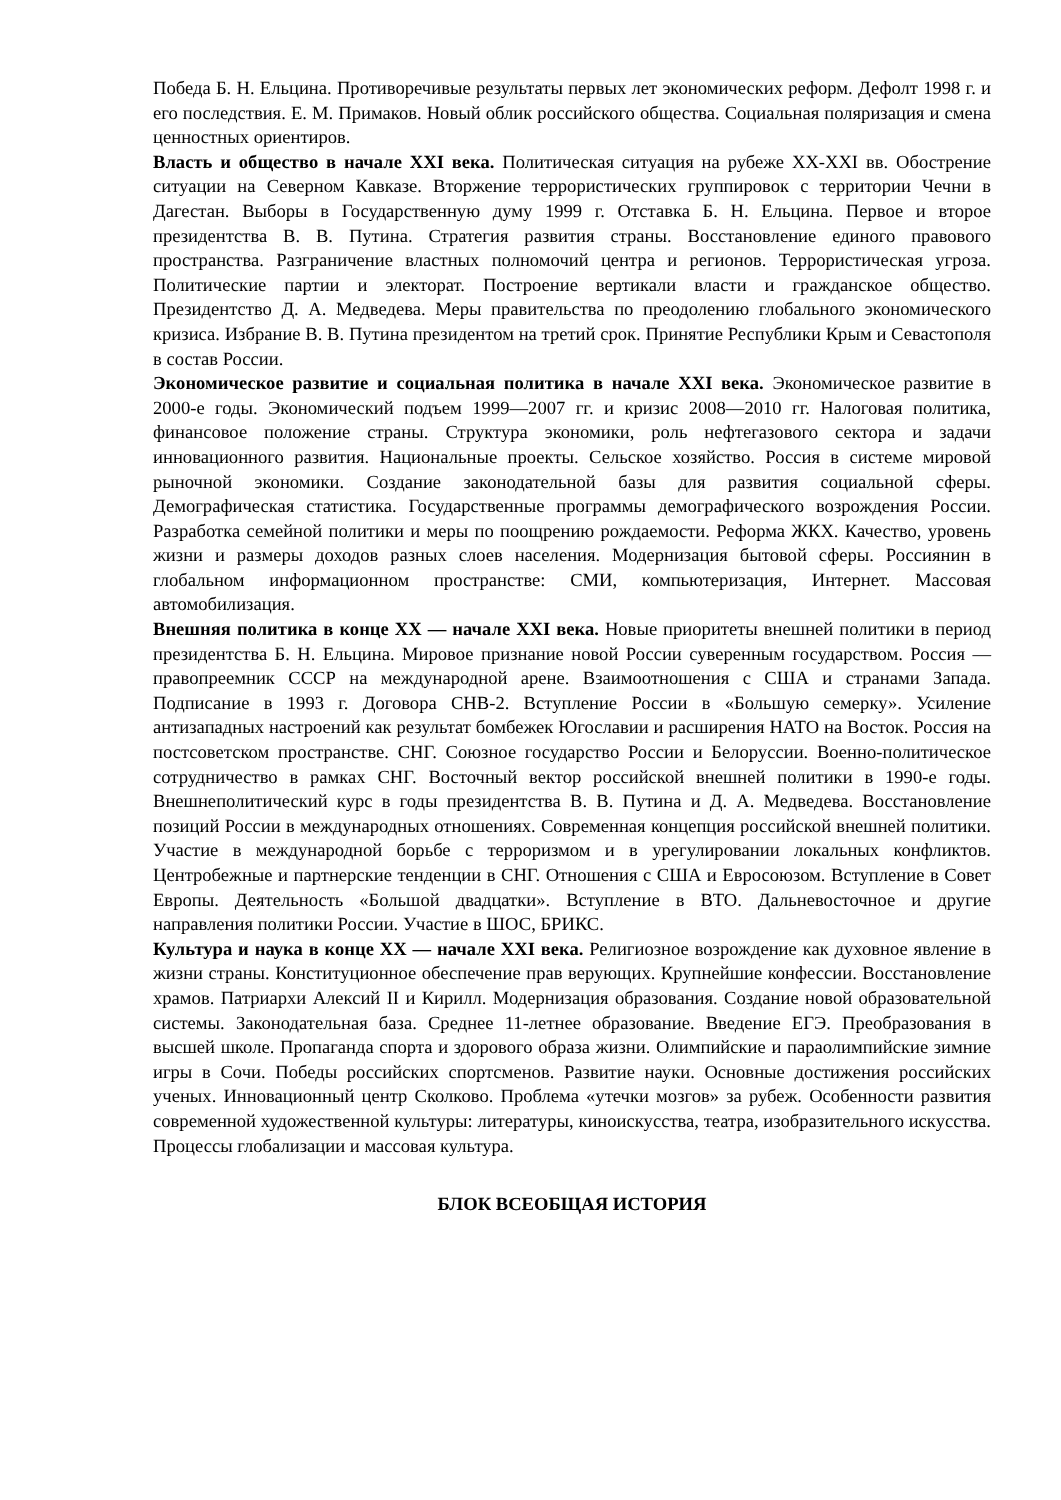Победа Б. Н. Ельцина. Противоречивые результаты первых лет экономических реформ. Дефолт 1998 г. и его последствия. Е. М. Примаков. Новый облик российского общества. Социальная поляризация и смена ценностных ориентиров.
Власть и общество в начале XXI века. Политическая ситуация на рубеже XX-XXI вв. Обострение ситуации на Северном Кавказе. Вторжение террористических группировок с территории Чечни в Дагестан. Выборы в Государственную думу 1999 г. Отставка Б. Н. Ельцина. Первое и второе президентства В. В. Путина. Стратегия развития страны. Восстановление единого правового пространства. Разграничение властных полномочий центра и регионов. Террористическая угроза. Политические партии и электорат. Построение вертикали власти и гражданское общество. Президентство Д. А. Медведева. Меры правительства по преодолению глобального экономического кризиса. Избрание В. В. Путина президентом на третий срок. Принятие Республики Крым и Севастополя в состав России.
Экономическое развитие и социальная политика в начале XXI века. Экономическое развитие в 2000-е годы. Экономический подъем 1999—2007 гг. и кризис 2008—2010 гг. Налоговая политика, финансовое положение страны. Структура экономики, роль нефтегазового сектора и задачи инновационного развития. Национальные проекты. Сельское хозяйство. Россия в системе мировой рыночной экономики. Создание законодательной базы для развития социальной сферы. Демографическая статистика. Государственные программы демографического возрождения России. Разработка семейной политики и меры по поощрению рождаемости. Реформа ЖКХ. Качество, уровень жизни и размеры доходов разных слоев населения. Модернизация бытовой сферы. Россиянин в глобальном информационном пространстве: СМИ, компьютеризация, Интернет. Массовая автомобилизация.
Внешняя политика в конце XX — начале XXI века. Новые приоритеты внешней политики в период президентства Б. Н. Ельцина. Мировое признание новой России суверенным государством. Россия — правопреемник СССР на международной арене. Взаимоотношения с США и странами Запада. Подписание в 1993 г. Договора СНВ-2. Вступление России в «Большую семерку». Усиление антизападных настроений как результат бомбежек Югославии и расширения НАТО на Восток. Россия на постсоветском пространстве. СНГ. Союзное государство России и Белоруссии. Военно-политическое сотрудничество в рамках СНГ. Восточный вектор российской внешней политики в 1990-е годы. Внешнеполитический курс в годы президентства В. В. Путина и Д. А. Медведева. Восстановление позиций России в международных отношениях. Современная концепция российской внешней политики. Участие в международной борьбе с терроризмом и в урегулировании локальных конфликтов. Центробежные и партнерские тенденции в СНГ. Отношения с США и Евросоюзом. Вступление в Совет Европы. Деятельность «Большой двадцатки». Вступление в ВТО. Дальневосточное и другие направления политики России. Участие в ШОС, БРИКС.
Культура и наука в конце XX — начале XXI века. Религиозное возрождение как духовное явление в жизни страны. Конституционное обеспечение прав верующих. Крупнейшие конфессии. Восстановление храмов. Патриархи Алексий II и Кирилл. Модернизация образования. Создание новой образовательной системы. Законодательная база. Среднее 11-летнее образование. Введение ЕГЭ. Преобразования в высшей школе. Пропаганда спорта и здорового образа жизни. Олимпийские и параолимпийские зимние игры в Сочи. Победы российских спортсменов. Развитие науки. Основные достижения российских ученых. Инновационный центр Сколково. Проблема «утечки мозгов» за рубеж. Особенности развития современной художественной культуры: литературы, киноискусства, театра, изобразительного искусства. Процессы глобализации и массовая культура.
БЛОК ВСЕОБЩАЯ ИСТОРИЯ